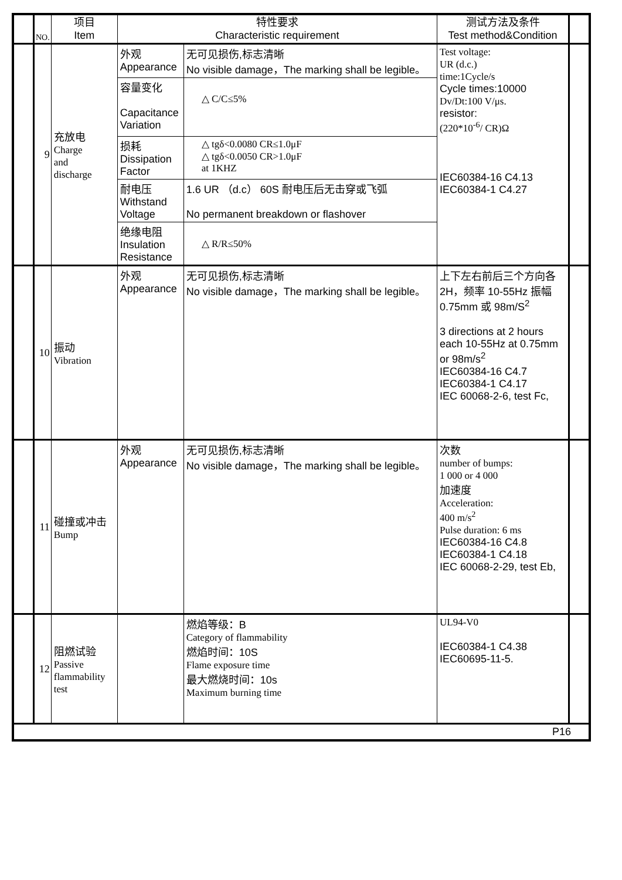| | NO. | 项目 Item | 特性要求 Characteristic requirement | | 测试方法及条件 Test method&Condition | |
| --- | --- | --- | --- | --- | --- | --- |
| | 9 | 充放电 Charge and discharge | 外观 Appearance | 无可见损伤,标志清晰 No visible damage，The marking shall be legible。 | Test voltage: UR (d.c.) time:1Cycle/s Cycle times:10000 Dv/Dt:100 V/μs. resistor: (220*10<sup>-6</sup>/ CR)Ω IEC60384-16 C4.13 IEC60384-1 C4.27 | |
| | | | 容量变化 Capacitance Variation | △ C/C≤5% | | |
| | | | 损耗 Dissipation Factor | △ tgδ<0.0080 CR≤1.0μF △ tgδ<0.0050 CR>1.0μF at 1KHZ | | |
| | | | 耐电压 Withstand Voltage | 1.6 UR （d.c） 60S 耐电压后无击穿或飞弧 No permanent breakdown or flashover | | |
| | | | 绝缘电阻 Insulation Resistance | △ R/R≤50% | | |
| | 10 | 振动 Vibration | 外观 Appearance | 无可见损伤,标志清晰 No visible damage，The marking shall be legible。 | 上下左右前后三个方向各 2H，频率 10-55Hz 振幅 0.75mm 或 98m/S<sup>2</sup> 3 directions at 2 hours each 10-55Hz at 0.75mm or 98m/s<sup>2</sup> IEC60384-16 C4.7 IEC60384-1 C4.17 IEC 60068-2-6, test Fc, | |
| | 11 | 碰撞或冲击 Bump | 外观 Appearance | 无可见损伤,标志清晰 No visible damage，The marking shall be legible。 | 次数 number of bumps: 1 000 or 4 000 加速度 Acceleration: 400 m/s<sup>2</sup> Pulse duration: 6 ms IEC60384-16 C4.8 IEC60384-1 C4.18 IEC 60068-2-29, test Eb, | |
| | 12 | 阻燃试验 Passive flammability test | | 燃焰等级：B Category of flammability 燃焰时间：10S Flame exposure time 最大燃烧时间：10s Maximum burning time | UL94-V0 IEC60384-1 C4.38 IEC60695-11-5. | |
| P16 | | | | | | |